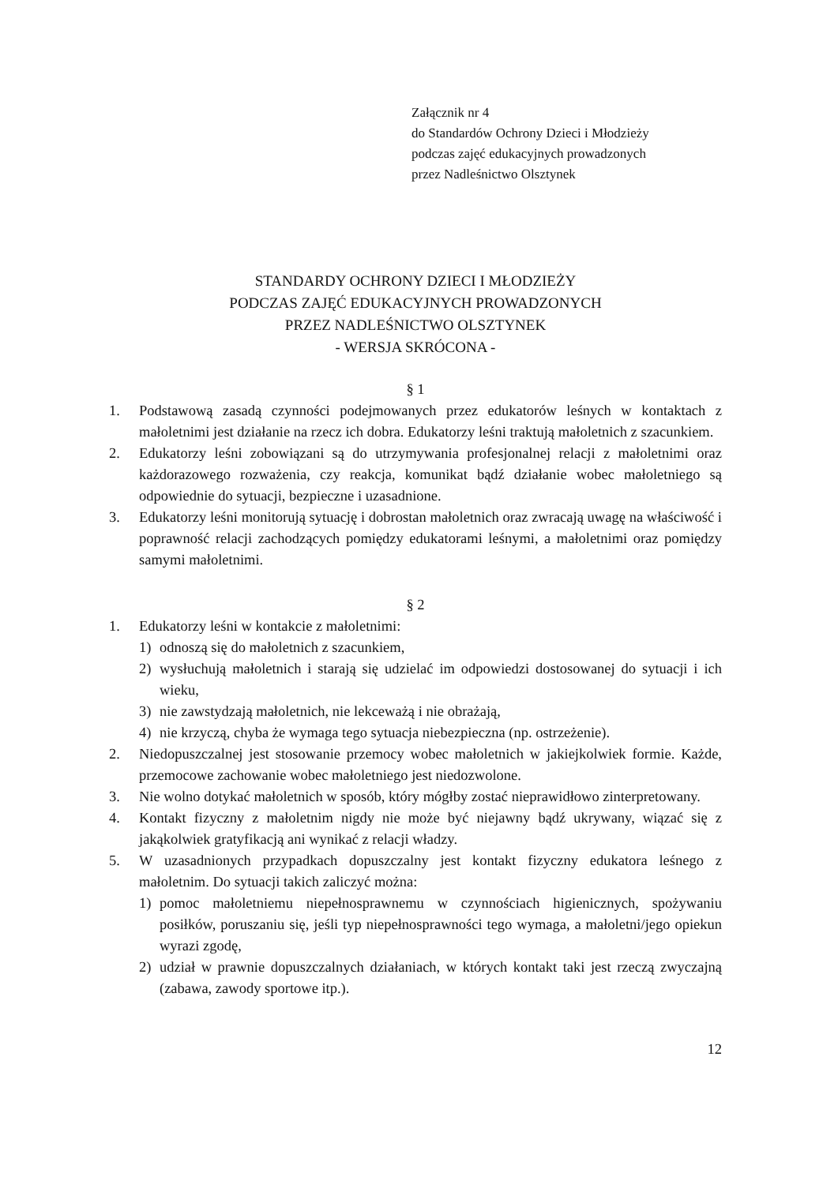Załącznik nr 4
do Standardów Ochrony Dzieci i Młodzieży
podczas zajęć edukacyjnych prowadzonych
przez Nadleśnictwo Olsztynek
STANDARDY OCHRONY DZIECI I MŁODZIEŻY
PODCZAS ZAJĘĆ EDUKACYJNYCH PROWADZONYCH
PRZEZ NADLEŚNICTWO OLSZTYNEK
- WERSJA SKRÓCONA -
§ 1
1. Podstawową zasadą czynności podejmowanych przez edukatorów leśnych w kontaktach z małoletnimi jest działanie na rzecz ich dobra. Edukatorzy leśni traktują małoletnich z szacunkiem.
2. Edukatorzy leśni zobowiązani są do utrzymywania profesjonalnej relacji z małoletnimi oraz każdorazowego rozważenia, czy reakcja, komunikat bądź działanie wobec małoletniego są odpowiednie do sytuacji, bezpieczne i uzasadnione.
3. Edukatorzy leśni monitorują sytuację i dobrostan małoletnich oraz zwracają uwagę na właściwość i poprawność relacji zachodzących pomiędzy edukatorami leśnymi, a małoletnimi oraz pomiędzy samymi małoletnimi.
§ 2
1. Edukatorzy leśni w kontakcie z małoletnimi:
1) odnoszą się do małoletnich z szacunkiem,
2) wysłuchują małoletnich i starają się udzielać im odpowiedzi dostosowanej do sytuacji i ich wieku,
3) nie zawstydzają małoletnich, nie lekceważą i nie obrażają,
4) nie krzyczą, chyba że wymaga tego sytuacja niebezpieczna (np. ostrzeżenie).
2. Niedopuszczalnej jest stosowanie przemocy wobec małoletnich w jakiejkolwiek formie. Każde, przemocowe zachowanie wobec małoletniego jest niedozwolone.
3. Nie wolno dotykać małoletnich w sposób, który mógłby zostać nieprawidłowo zinterpretowany.
4. Kontakt fizyczny z małoletnim nigdy nie może być niejawny bądź ukrywany, wiązać się z jakąkolwiek gratyfikacją ani wynikać z relacji władzy.
5. W uzasadnionych przypadkach dopuszczalny jest kontakt fizyczny edukatora leśnego z małoletnim. Do sytuacji takich zaliczyć można:
1) pomoc małoletniemu niepełnosprawnemu w czynnościach higienicznych, spożywaniu posiłków, poruszaniu się, jeśli typ niepełnosprawności tego wymaga, a małoletni/jego opiekun wyrazi zgodę,
2) udział w prawnie dopuszczalnych działaniach, w których kontakt taki jest rzeczą zwyczajną (zabawa, zawody sportowe itp.).
12